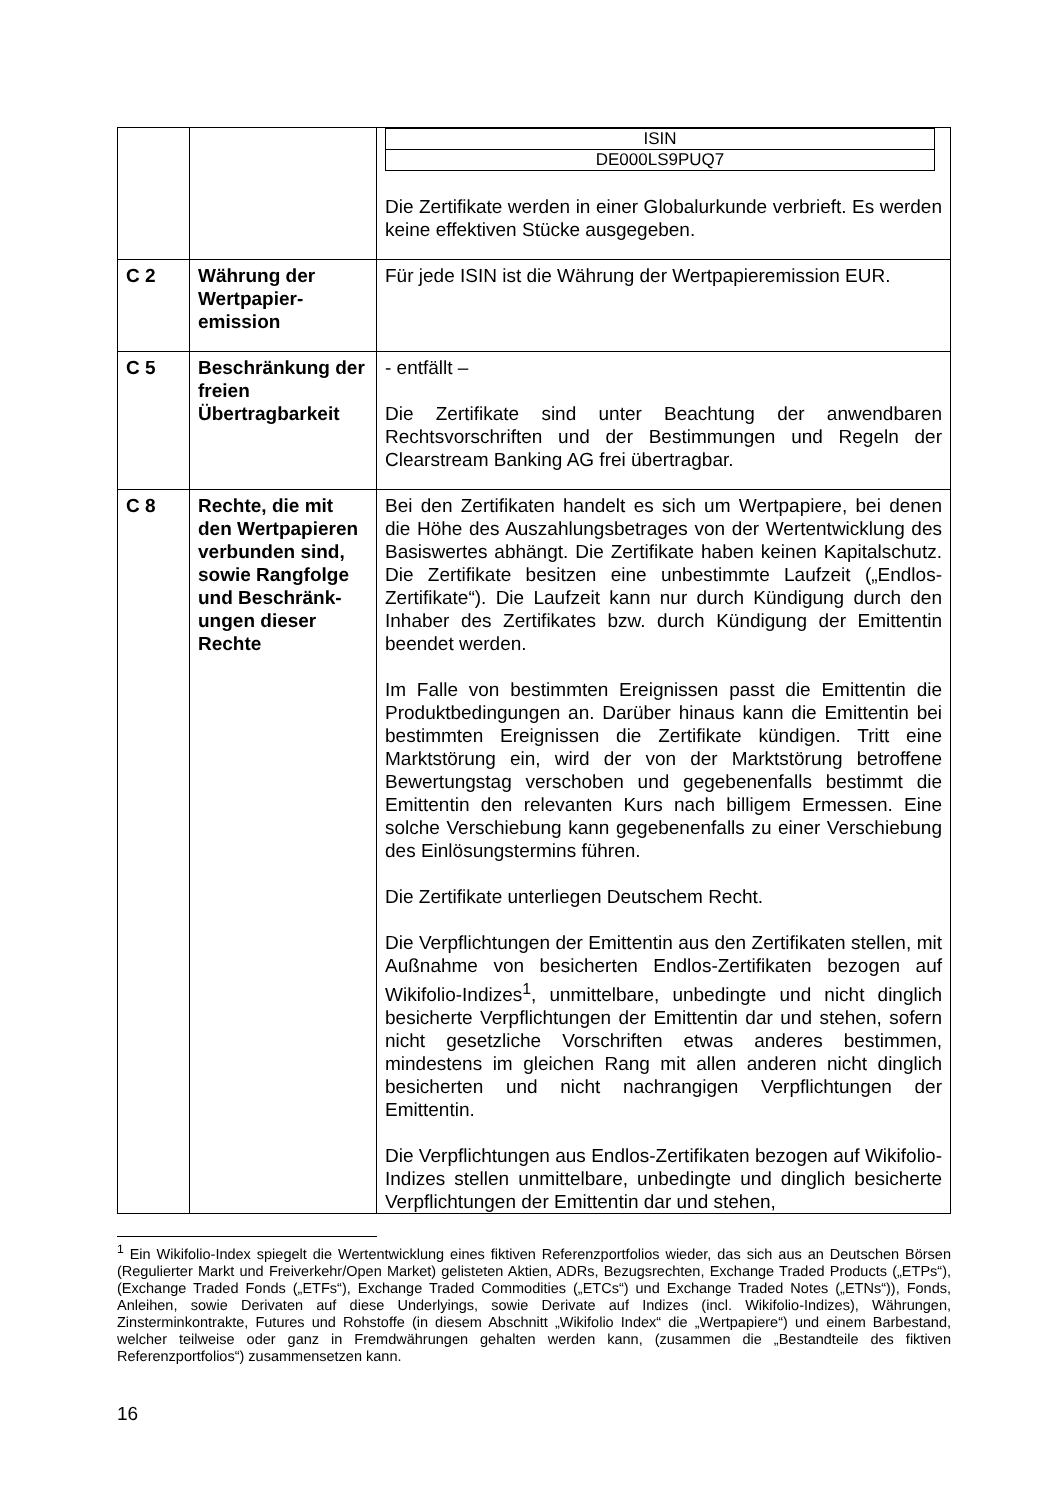| | | / ISIN / / DE000LS9PUQ7 / Die Zertifikate werden in einer Globalurkunde verbrieft. Es werden keine effektiven Stücke ausgegeben. |
| C 2 | Währung der Wertpapier-emission | Für jede ISIN ist die Währung der Wertpapieremission EUR. |
| C 5 | Beschränkung der freien Übertragbarkeit | - entfällt – Die Zertifikate sind unter Beachtung der anwendbaren Rechtsvorschriften und der Bestimmungen und Regeln der Clearstream Banking AG frei übertragbar. |
| C 8 | Rechte, die mit den Wertpapieren verbunden sind, sowie Rangfolge und Beschränk-ungen dieser Rechte | Bei den Zertifikaten handelt es sich um Wertpapiere, bei denen die Höhe des Auszahlungsbetrages von der Wertentwicklung des Basiswertes abhängt. Die Zertifikate haben keinen Kapitalschutz. Die Zertifikate besitzen eine unbestimmte Laufzeit („Endlos-Zertifikate“). Die Laufzeit kann nur durch Kündigung durch den Inhaber des Zertifikates bzw. durch Kündigung der Emittentin beendet werden. Im Falle von bestimmten Ereignissen passt die Emittentin die Produktbedingungen an. Darüber hinaus kann die Emittentin bei bestimmten Ereignissen die Zertifikate kündigen. Tritt eine Marktstörung ein, wird der von der Marktstörung betroffene Bewertungstag verschoben und gegebenenfalls bestimmt die Emittentin den relevanten Kurs nach billigem Ermessen. Eine solche Verschiebung kann gegebenenfalls zu einer Verschiebung des Einlösungstermins führen. Die Zertifikate unterliegen Deutschem Recht. Die Verpflichtungen der Emittentin aus den Zertifikaten stellen, mit Außnahme von besicherten Endlos-Zertifikaten bezogen auf Wikifolio-Indizes<sup>1</sup>, unmittelbare, unbedingte und nicht dinglich besicherte Verpflichtungen der Emittentin dar und stehen, sofern nicht gesetzliche Vorschriften etwas anderes bestimmen, mindestens im gleichen Rang mit allen anderen nicht dinglich besicherten und nicht nachrangigen Verpflichtungen der Emittentin. Die Verpflichtungen aus Endlos-Zertifikaten bezogen auf Wikifolio-Indizes stellen unmittelbare, unbedingte und dinglich besicherte Verpflichtungen der Emittentin dar und stehen, |
<sup>1</sup> Ein Wikifolio-Index spiegelt die Wertentwicklung eines fiktiven Referenzportfolios wieder, das sich aus an Deutschen Börsen (Regulierter Markt und Freiverkehr/Open Market) gelisteten Aktien, ADRs, Bezugsrechten, Exchange Traded Products („ETPs“), (Exchange Traded Fonds („ETFs“), Exchange Traded Commodities („ETCs“) und Exchange Traded Notes („ETNs“)), Fonds, Anleihen, sowie Derivaten auf diese Underlyings, sowie Derivate auf Indizes (incl. Wikifolio-Indizes), Währungen, Zinsterminkontrakte, Futures und Rohstoffe (in diesem Abschnitt „Wikifolio Index“ die „Wertpapiere“) und einem Barbestand, welcher teilweise oder ganz in Fremdwährungen gehalten werden kann, (zusammen die „Bestandteile des fiktiven Referenzportfolios“) zusammensetzen kann.
16